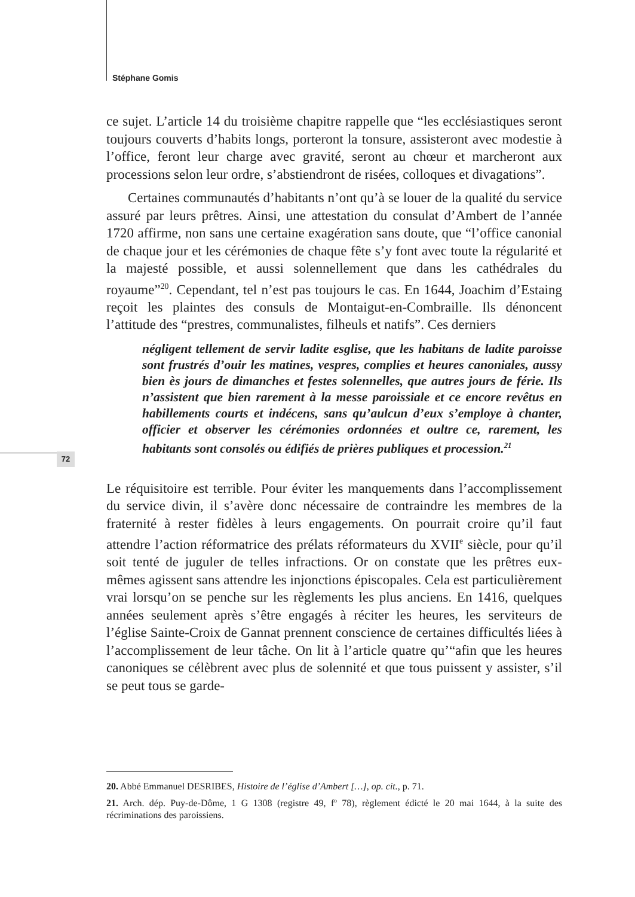Stéphane Gomis
72
ce sujet. L’article 14 du troisième chapitre rappelle que “les ecclésiastiques seront toujours couverts d’habits longs, porteront la tonsure, assisteront avec modestie à l’office, feront leur charge avec gravité, seront au chœur et marcheront aux processions selon leur ordre, s’abstiendront de risées, colloques et divagations”.
Certaines communautés d’habitants n’ont qu’à se louer de la qualité du service assuré par leurs prêtres. Ainsi, une attestation du consulat d’Ambert de l’année 1720 affirme, non sans une certaine exagération sans doute, que “l’office canonial de chaque jour et les cérémonies de chaque fête s’y font avec toute la régularité et la majesté possible, et aussi solennellement que dans les cathédrales du royaume”<sup>20</sup>. Cependant, tel n’est pas toujours le cas. En 1644, Joachim d’Estaing reçoit les plaintes des consuls de Montaigut-en-Combraille. Ils dénoncent l’attitude des “prestres, communalistes, filheuls et natifs”. Ces derniers
négligent tellement de servir ladite esglise, que les habitans de ladite paroisse sont frustrés d’ouir les matines, vespres, complies et heures canoniales, aussy bien ès jours de dimanches et festes solennelles, que autres jours de férie. Ils n’assistent que bien rarement à la messe paroissiale et ce encore revêtus en habillements courts et indécens, sans qu’aulcun d’eux s’employe à chanter, officier et observer les cérémonies ordonnées et oultre ce, rarement, les habitants sont consolés ou édifiés de prières publiques et procession.<sup>21</sup>
Le réquisitoire est terrible. Pour éviter les manquements dans l’accomplissement du service divin, il s’avère donc nécessaire de contraindre les membres de la fraternité à rester fidèles à leurs engagements. On pourrait croire qu’il faut attendre l’action réformatrice des prélats réformateurs du XVII<sup>e</sup> siècle, pour qu’il soit tenté de juguler de telles infractions. Or on constate que les prêtres eux-mêmes agissent sans attendre les injonctions épiscopales. Cela est particulièrement vrai lorsqu’on se penche sur les règlements les plus anciens. En 1416, quelques années seulement après s’être engagés à réciter les heures, les serviteurs de l’église Sainte-Croix de Gannat prennent conscience de certaines difficultés liées à l’accomplissement de leur tâche. On lit à l’article quatre qu’“afin que les heures canoniques se célèbrent avec plus de solennité et que tous puissent y assister, s’il se peut tous se garde-
20. Abbé Emmanuel DESRIBES, Histoire de l’église d’Ambert […], op. cit., p. 71.
21. Arch. dép. Puy-de-Dôme, 1 G 1308 (registre 49, f<sup>o</sup> 78), règlement édicté le 20 mai 1644, à la suite des récriminations des paroissiens.